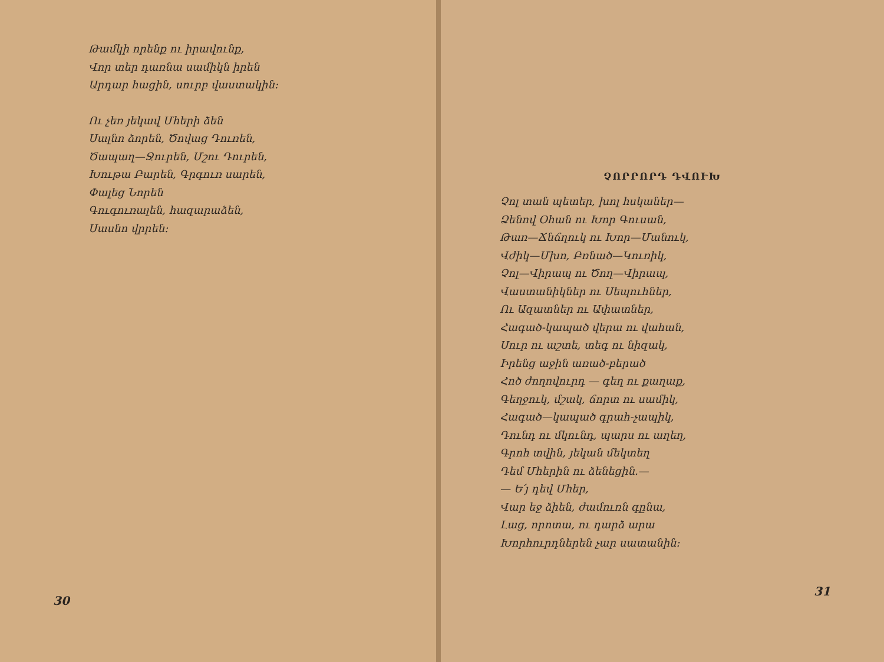Թամկի որենք ու իրավունք,
Վոր տեր դառնա սամիկն իրեն
Արդար հացին, սուրբ վաստակին։
Ու չեռ յեկավ Մհերի ձեն
Սալնո ձորեն, Ծովաց Դուռեն,
Ծապաղ—Ջուրեն, Մշու Դուրեն,
Խութա Բարեն, Գրգուռ սարեն,
Փալեց Նորեն
Գուգուռալեն, հազարաձեն,
Սասնո վրրեն։
30
ՉՈՐՐՈՐԴ ԴՎՈՒԽ
Չոլ տան պետեր, խոլ հսկաներ—
Ձենով Օհան ու Խոր Գուսան,
Թառ—Ճնճղուկ ու Խոր—Մանուկ,
Վժիկ—Մխո, Բռնած—Կուռիկ,
Չոլ—Վիրապ ու Ծող—Վիրապ,
Վաստանիկներ ու Սեպուհներ,
Ու Ազատներ ու Ափատներ,
Հագած-կապած վերա ու վահան,
Սուր ու աշտե, տեգ ու նիզակ,
Իրենց աջին առած-բերած
Հոծ ժողովուրդ — գեղ ու քաղաք,
Գեղջուկ, մշակ, ճորտ ու սամիկ,
Հագած—կապած գրահ-չապիկ,
Դունդ ու մկունդ, պարս ու աղեղ,
Գրոհ տվին, յեկան մեկտեղ
Դեմ Մհերին ու ձենեցին.—
— Ե՛յ դեվ Մհեր,
Վար եջ ձիեն, ժամուռն գընա,
Լաց, որոտա, ու դարձ արա
Խորհուրդներեն չար սատանին։
31